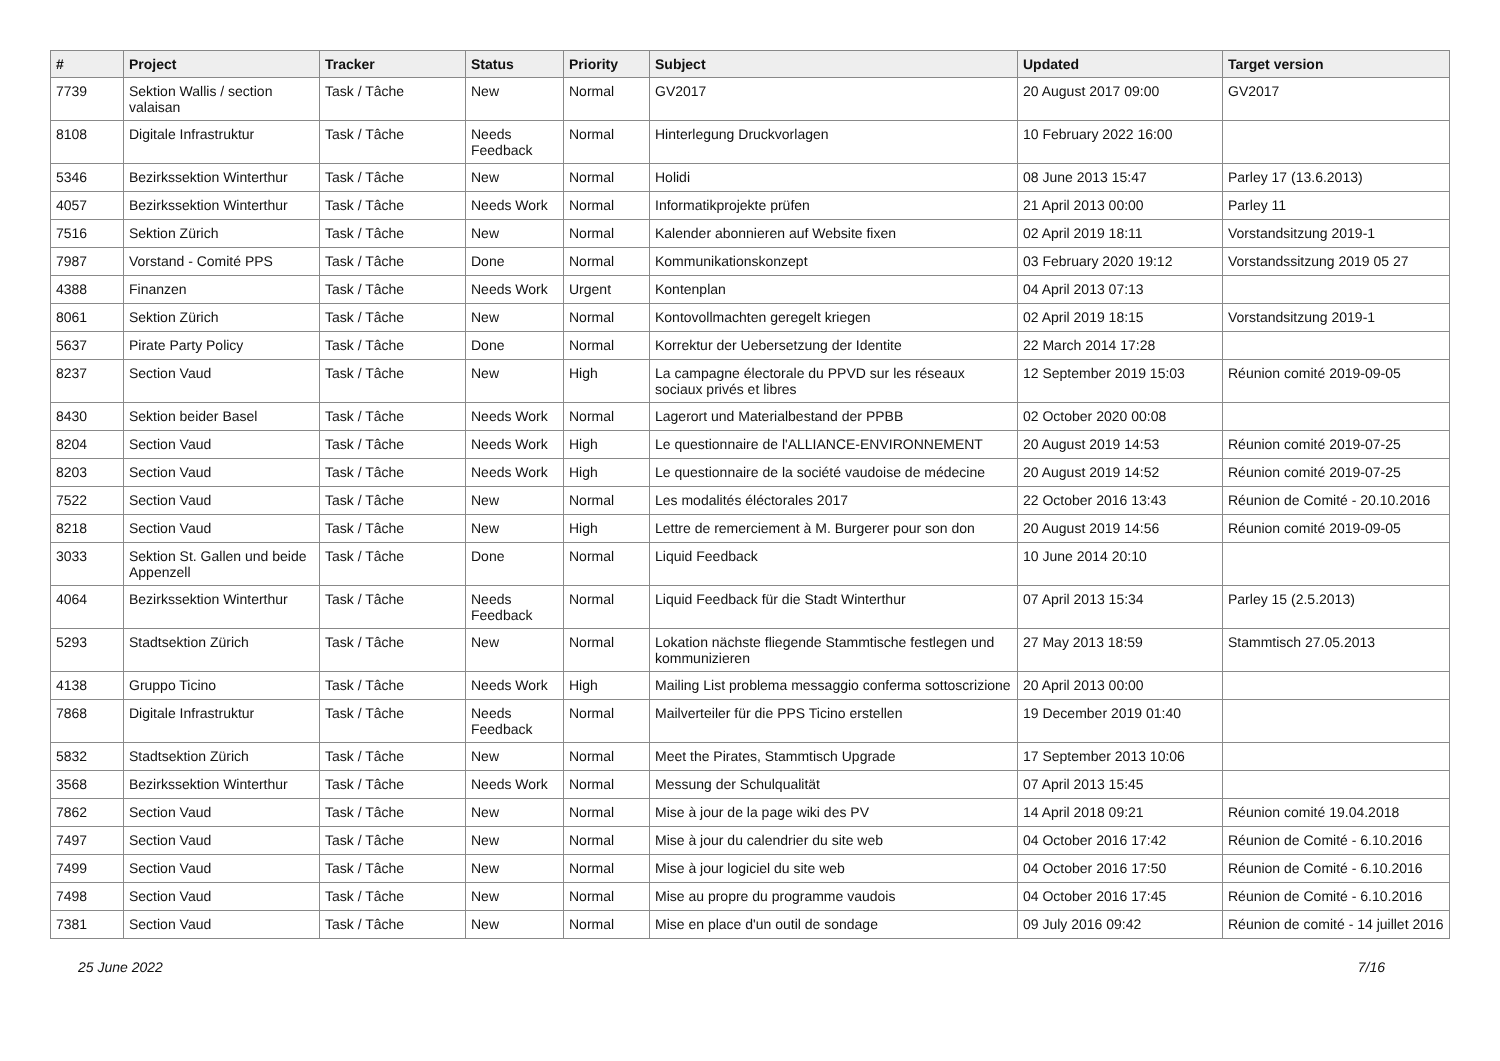| # | Project | Tracker | Status | Priority | Subject | Updated | Target version |
| --- | --- | --- | --- | --- | --- | --- | --- |
| 7739 | Sektion Wallis / section valaisan | Task / Tâche | New | Normal | GV2017 | 20 August 2017 09:00 | GV2017 |
| 8108 | Digitale Infrastruktur | Task / Tâche | Needs Feedback | Normal | Hinterlegung Druckvorlagen | 10 February 2022 16:00 | |
| 5346 | Bezirkssektion Winterthur | Task / Tâche | New | Normal | Holidi | 08 June 2013 15:47 | Parley 17 (13.6.2013) |
| 4057 | Bezirkssektion Winterthur | Task / Tâche | Needs Work | Normal | Informatikprojekte prüfen | 21 April 2013 00:00 | Parley 11 |
| 7516 | Sektion Zürich | Task / Tâche | New | Normal | Kalender abonnieren auf Website fixen | 02 April 2019 18:11 | Vorstandsitzung 2019-1 |
| 7987 | Vorstand - Comité PPS | Task / Tâche | Done | Normal | Kommunikationskonzept | 03 February 2020 19:12 | Vorstandssitzung 2019 05 27 |
| 4388 | Finanzen | Task / Tâche | Needs Work | Urgent | Kontenplan | 04 April 2013 07:13 | |
| 8061 | Sektion Zürich | Task / Tâche | New | Normal | Kontovollmachten geregelt kriegen | 02 April 2019 18:15 | Vorstandsitzung 2019-1 |
| 5637 | Pirate Party Policy | Task / Tâche | Done | Normal | Korrektur der Uebersetzung der Identite | 22 March 2014 17:28 | |
| 8237 | Section Vaud | Task / Tâche | New | High | La campagne électorale du PPVD sur les réseaux sociaux privés et libres | 12 September 2019 15:03 | Réunion comité 2019-09-05 |
| 8430 | Sektion beider Basel | Task / Tâche | Needs Work | Normal | Lagerort und Materialbestand der PPBB | 02 October 2020 00:08 | |
| 8204 | Section Vaud | Task / Tâche | Needs Work | High | Le questionnaire de l'ALLIANCE-ENVIRONNEMENT | 20 August 2019 14:53 | Réunion comité 2019-07-25 |
| 8203 | Section Vaud | Task / Tâche | Needs Work | High | Le questionnaire de la société vaudoise de médecine | 20 August 2019 14:52 | Réunion comité 2019-07-25 |
| 7522 | Section Vaud | Task / Tâche | New | Normal | Les modalités éléctorales 2017 | 22 October 2016 13:43 | Réunion de Comité - 20.10.2016 |
| 8218 | Section Vaud | Task / Tâche | New | High | Lettre de remerciement à M. Burgerer pour son don | 20 August 2019 14:56 | Réunion comité 2019-09-05 |
| 3033 | Sektion St. Gallen und beide Appenzell | Task / Tâche | Done | Normal | Liquid Feedback | 10 June 2014 20:10 | |
| 4064 | Bezirkssektion Winterthur | Task / Tâche | Needs Feedback | Normal | Liquid Feedback für die Stadt Winterthur | 07 April 2013 15:34 | Parley 15 (2.5.2013) |
| 5293 | Stadtsektion Zürich | Task / Tâche | New | Normal | Lokation nächste fliegende Stammtische festlegen und kommunizieren | 27 May 2013 18:59 | Stammtisch 27.05.2013 |
| 4138 | Gruppo Ticino | Task / Tâche | Needs Work | High | Mailing List problema messaggio conferma sottoscrizione | 20 April 2013 00:00 | |
| 7868 | Digitale Infrastruktur | Task / Tâche | Needs Feedback | Normal | Mailverteiler für die PPS Ticino erstellen | 19 December 2019 01:40 | |
| 5832 | Stadtsektion Zürich | Task / Tâche | New | Normal | Meet the Pirates, Stammtisch Upgrade | 17 September 2013 10:06 | |
| 3568 | Bezirkssektion Winterthur | Task / Tâche | Needs Work | Normal | Messung der Schulqualität | 07 April 2013 15:45 | |
| 7862 | Section Vaud | Task / Tâche | New | Normal | Mise à jour de la page wiki des PV | 14 April 2018 09:21 | Réunion comité 19.04.2018 |
| 7497 | Section Vaud | Task / Tâche | New | Normal | Mise à jour du calendrier du site web | 04 October 2016 17:42 | Réunion de Comité - 6.10.2016 |
| 7499 | Section Vaud | Task / Tâche | New | Normal | Mise à jour logiciel du site web | 04 October 2016 17:50 | Réunion de Comité - 6.10.2016 |
| 7498 | Section Vaud | Task / Tâche | New | Normal | Mise au propre du programme vaudois | 04 October 2016 17:45 | Réunion de Comité - 6.10.2016 |
| 7381 | Section Vaud | Task / Tâche | New | Normal | Mise en place d'un outil de sondage | 09 July 2016 09:42 | Réunion de comité - 14 juillet 2016 |
25 June 2022 7/16